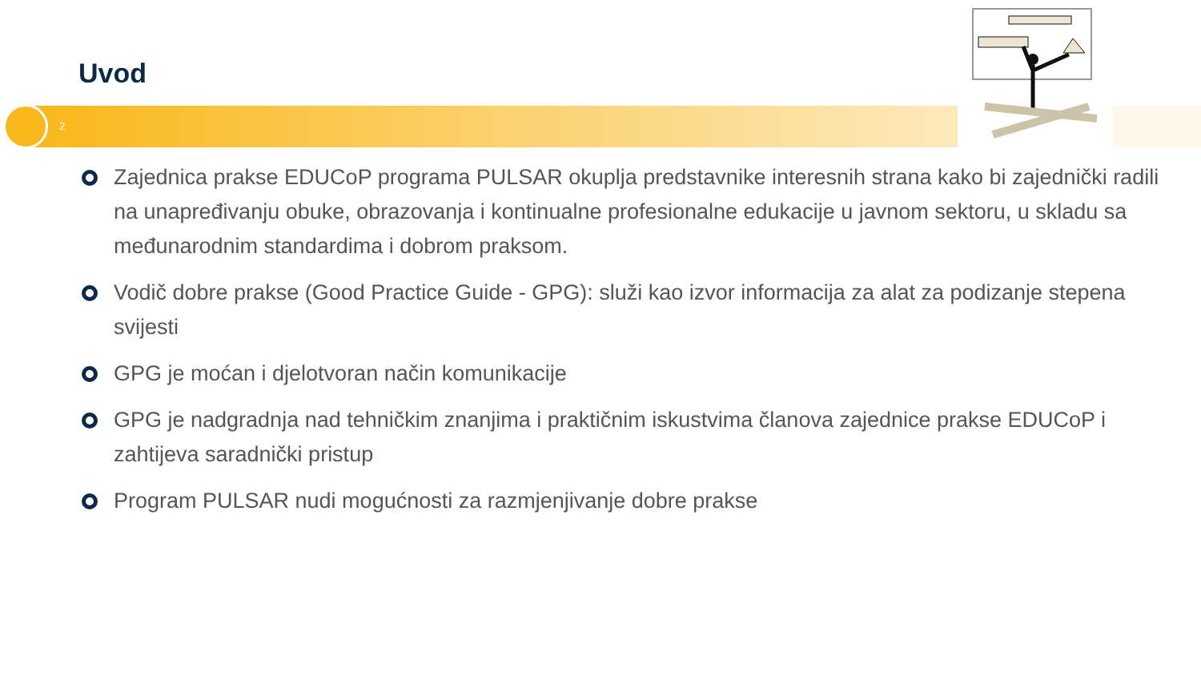Uvod
2
Zajednica prakse EDUCoP programa PULSAR okuplja predstavnike interesnih strana kako bi zajednički radili na unapređivanju obuke, obrazovanja i kontinualne profesionalne edukacije u javnom sektoru, u skladu sa međunarodnim standardima i dobrom praksom.
Vodič dobre prakse (Good Practice Guide - GPG): služi kao izvor informacija za alat za podizanje stepena svijesti
GPG je moćan i djelotvoran način komunikacije
GPG je nadgradnja nad tehničkim znanjima i praktičnim iskustvima članova zajednice prakse EDUCoP i zahtijeva saradnički pristup
Program PULSAR nudi mogućnosti za razmjenjivanje dobre prakse